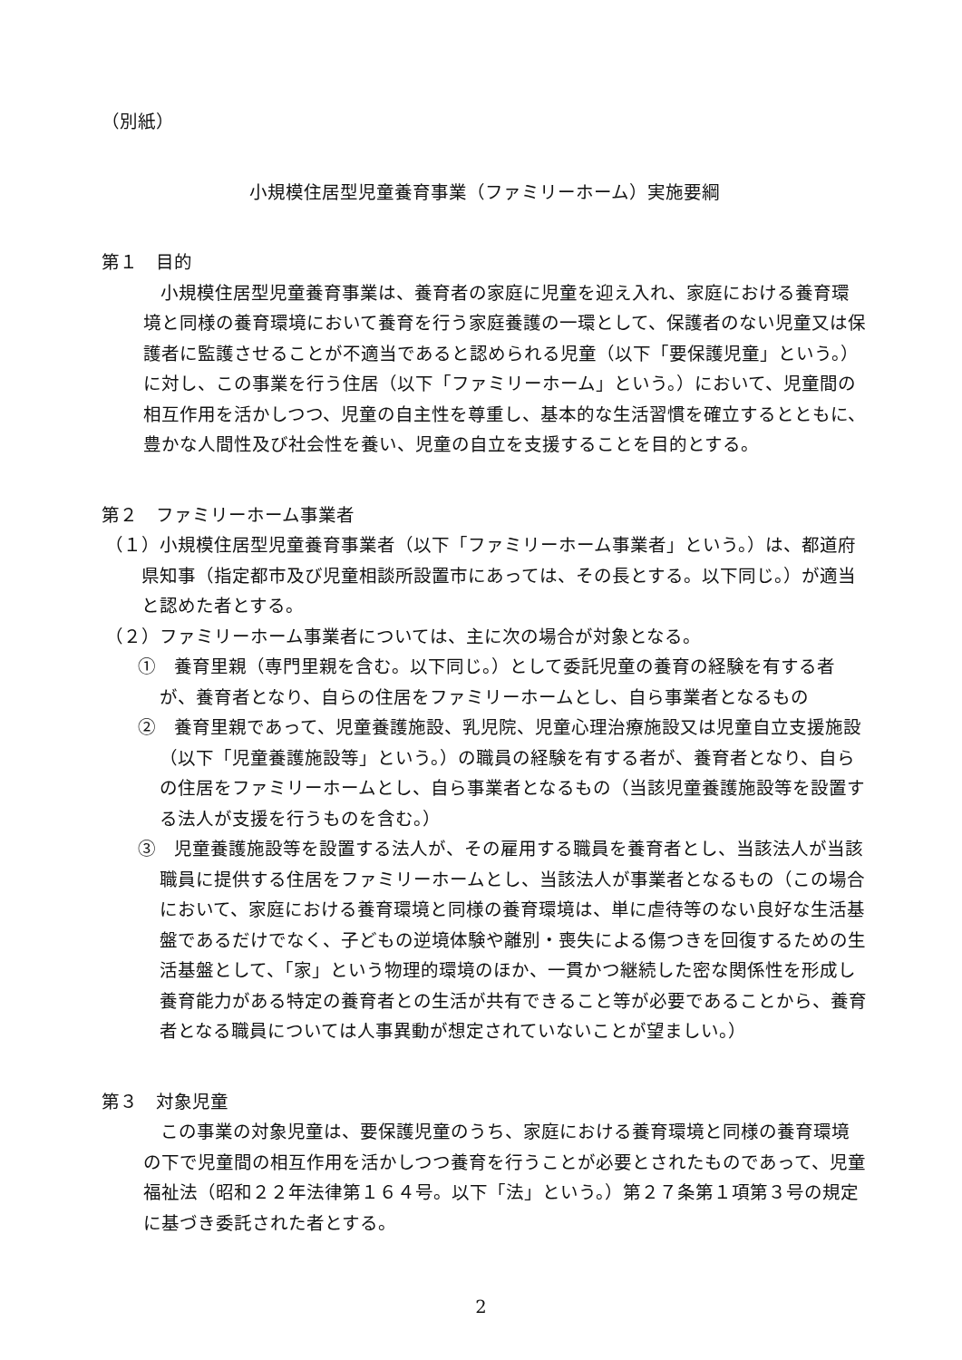（別紙）
小規模住居型児童養育事業（ファミリーホーム）実施要綱
第１　目的
小規模住居型児童養育事業は、養育者の家庭に児童を迎え入れ、家庭における養育環境と同様の養育環境において養育を行う家庭養護の一環として、保護者のない児童又は保護者に監護させることが不適当であると認められる児童（以下「要保護児童」という。）に対し、この事業を行う住居（以下「ファミリーホーム」という。）において、児童間の相互作用を活かしつつ、児童の自主性を尊重し、基本的な生活習慣を確立するとともに、豊かな人間性及び社会性を養い、児童の自立を支援することを目的とする。
第２　ファミリーホーム事業者
（１）小規模住居型児童養育事業者（以下「ファミリーホーム事業者」という。）は、都道府県知事（指定都市及び児童相談所設置市にあっては、その長とする。以下同じ。）が適当と認めた者とする。
（２）ファミリーホーム事業者については、主に次の場合が対象となる。
①　養育里親（専門里親を含む。以下同じ。）として委託児童の養育の経験を有する者が、養育者となり、自らの住居をファミリーホームとし、自ら事業者となるもの
②　養育里親であって、児童養護施設、乳児院、児童心理治療施設又は児童自立支援施設（以下「児童養護施設等」という。）の職員の経験を有する者が、養育者となり、自らの住居をファミリーホームとし、自ら事業者となるもの（当該児童養護施設等を設置する法人が支援を行うものを含む。）
③　児童養護施設等を設置する法人が、その雇用する職員を養育者とし、当該法人が当該職員に提供する住居をファミリーホームとし、当該法人が事業者となるもの（この場合において、家庭における養育環境と同様の養育環境は、単に虐待等のない良好な生活基盤であるだけでなく、子どもの逆境体験や離別・喪失による傷つきを回復するための生活基盤として、「家」という物理的環境のほか、一貫かつ継続した密な関係性を形成し養育能力がある特定の養育者との生活が共有できること等が必要であることから、養育者となる職員については人事異動が想定されていないことが望ましい。）
第３　対象児童
この事業の対象児童は、要保護児童のうち、家庭における養育環境と同様の養育環境の下で児童間の相互作用を活かしつつ養育を行うことが必要とされたものであって、児童福祉法（昭和２２年法律第１６４号。以下「法」という。）第２７条第１項第３号の規定に基づき委託された者とする。
2